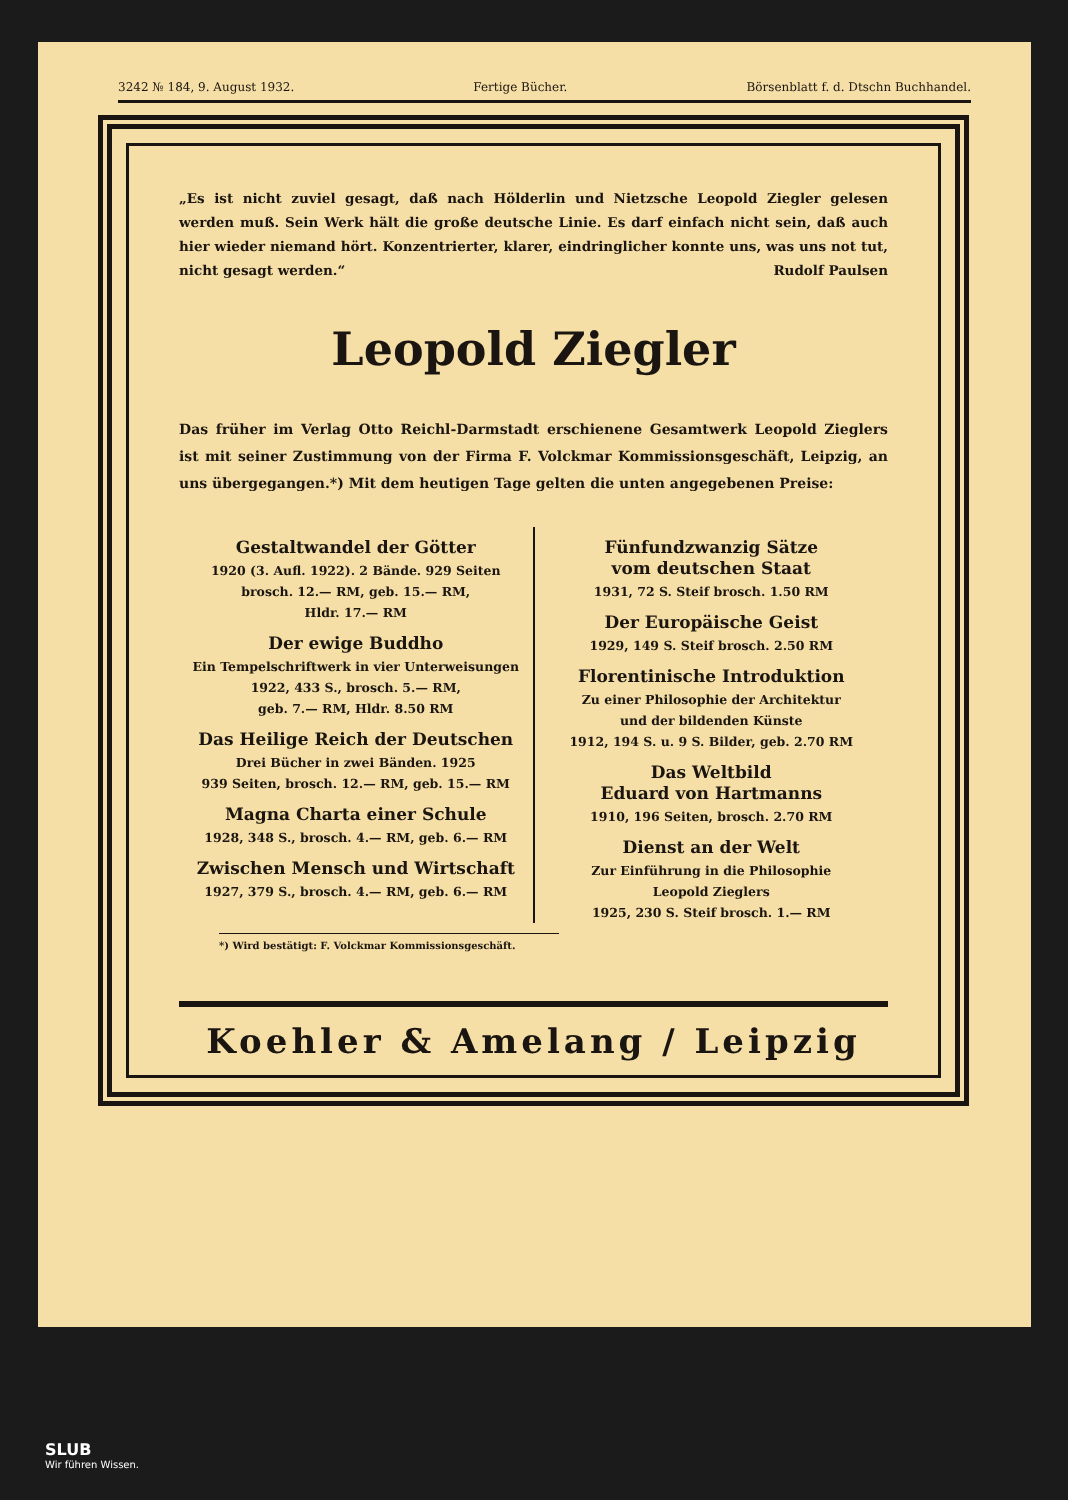3242 № 184, 9. August 1932. Fertige Bücher. Börsenblatt f. d. Dtschn Buchhandel.
„Es ist nicht zuviel gesagt, daß nach Hölderlin und Nietzsche Leopold Ziegler gelesen werden muß. Sein Werk hält die große deutsche Linie. Es darf einfach nicht sein, daß auch hier wieder niemand hört. Konzentrierter, klarer, eindringlicher konnte uns, was uns not tut, nicht gesagt werden.“ Rudolf Paulsen
Leopold Ziegler
Das früher im Verlag Otto Reichl-Darmstadt erschienene Gesamtwerk Leopold Zieglers ist mit seiner Zustimmung von der Firma F. Volckmar Kommissionsgeschäft, Leipzig, an uns übergegangen.*) Mit dem heutigen Tage gelten die unten angegebenen Preise:
Gestaltwandel der Götter
1920 (3. Aufl. 1922). 2 Bände. 929 Seiten
brosch. 12.— RM, geb. 15.— RM,
Hldr. 17.— RM
Der ewige Buddho
Ein Tempelschriftwerk in vier Unterweisungen
1922, 433 S., brosch. 5.— RM,
geb. 7.— RM, Hldr. 8.50 RM
Das Heilige Reich der Deutschen
Drei Bücher in zwei Bänden. 1925
939 Seiten, brosch. 12.— RM, geb. 15.— RM
Magna Charta einer Schule
1928, 348 S., brosch. 4.— RM, geb. 6.— RM
Zwischen Mensch und Wirtschaft
1927, 379 S., brosch. 4.— RM, geb. 6.— RM
Fünfundzwanzig Sätze
vom deutschen Staat
1931, 72 S. Steif brosch. 1.50 RM
Der Europäische Geist
1929, 149 S. Steif brosch. 2.50 RM
Florentinische Introduktion
Zu einer Philosophie der Architektur
und der bildenden Künste
1912, 194 S. u. 9 S. Bilder, geb. 2.70 RM
Das Weltbild
Eduard von Hartmanns
1910, 196 Seiten, brosch. 2.70 RM
Dienst an der Welt
Zur Einführung in die Philosophie
Leopold Zieglers
1925, 230 S. Steif brosch. 1.— RM
*) Wird bestätigt: F. Volckmar Kommissionsgeschäft.
Koehler & Amelang / Leipzig
SLUB
Wir führen Wissen.